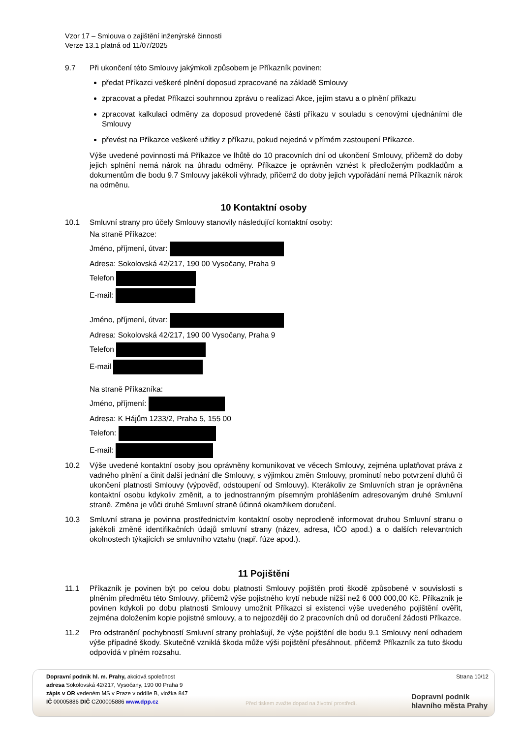Vzor 17 – Smlouva o zajištění inženýrské činnosti
Verze 13.1 platná od 11/07/2025
9.7 Při ukončení této Smlouvy jakýmkoli způsobem je Příkazník povinen:
předat Příkazci veškeré plnění doposud zpracované na základě Smlouvy
zpracovat a předat Příkazci souhrnnou zprávu o realizaci Akce, jejím stavu a o plnění příkazu
zpracovat kalkulaci odměny za doposud provedené části příkazu v souladu s cenovými ujednáními dle Smlouvy
převést na Příkazce veškeré užitky z příkazu, pokud nejedná v přímém zastoupení Příkazce.
Výše uvedené povinnosti má Příkazce ve lhůtě do 10 pracovních dní od ukončení Smlouvy, přičemž do doby jejich splnění nemá nárok na úhradu odměny. Příkazce je oprávněn vznést k předloženým podkladům a dokumentům dle bodu 9.7 Smlouvy jakékoli výhrady, přičemž do doby jejich vypořádání nemá Příkazník nárok na odměnu.
10 Kontaktní osoby
10.1 Smluvní strany pro účely Smlouvy stanovily následující kontaktní osoby:
Na straně Příkazce:
Jméno, příjmení, útvar:
Adresa: Sokolovská 42/217, 190 00 Vysočany, Praha 9
Telefon
E-mail:
Jméno, příjmení, útvar:
Adresa: Sokolovská 42/217, 190 00 Vysočany, Praha 9
Telefon
E-mail
Na straně Příkazníka:
Jméno, příjmení:
Adresa: K Hájům 1233/2, Praha 5, 155 00
Telefon:
E-mail:
10.2 Výše uvedené kontaktní osoby jsou oprávněny komunikovat ve věcech Smlouvy, zejména uplatňovat práva z vadného plnění a činit další jednání dle Smlouvy, s výjimkou změn Smlouvy, prominutí nebo potvrzení dluhů či ukončení platnosti Smlouvy (výpověď, odstoupení od Smlouvy). Kterákoliv ze Smluvních stran je oprávněna kontaktní osobu kdykoliv změnit, a to jednostranným písemným prohlášením adresovaným druhé Smluvní straně. Změna je vůči druhé Smluvní straně účinná okamžikem doručení.
10.3 Smluvní strana je povinna prostřednictvím kontaktní osoby neprodleně informovat druhou Smluvní stranu o jakékoli změně identifikačních údajů smluvní strany (název, adresa, IČO apod.) a o dalších relevantních okolnostech týkajících se smluvního vztahu (např. fúze apod.).
11 Pojištění
11.1 Příkazník je povinen být po celou dobu platnosti Smlouvy pojištěn proti škodě způsobené v souvislosti s plněním předmětu této Smlouvy, přičemž výše pojistného krytí nebude nižší než 6 000 000,00 Kč. Příkazník je povinen kdykoli po dobu platnosti Smlouvy umožnit Příkazci si existenci výše uvedeného pojištění ověřit, zejména doložením kopie pojistné smlouvy, a to nejpozději do 2 pracovních dnů od doručení žádosti Příkazce.
11.2 Pro odstranění pochybností Smluvní strany prohlašují, že výše pojištění dle bodu 9.1 Smlouvy není odhadem výše případné škody. Skutečně vzniklá škoda může výši pojištění přesáhnout, přičemž Příkazník za tuto škodu odpovídá v plném rozsahu.
Dopravní podnik hl. m. Prahy, akciová společnost
adresa Sokolovská 42/217, Vysočany, 190 00 Praha 9
zápis v OR vedeném MS v Praze v oddíle B, vložka 847
IČ 00005886 DIČ CZ00005886 www.dpp.cz
Strana 10/12
Před tiskem zvažte dopad na životní prostředí.
Dopravní podnik
hlavního města Prahy